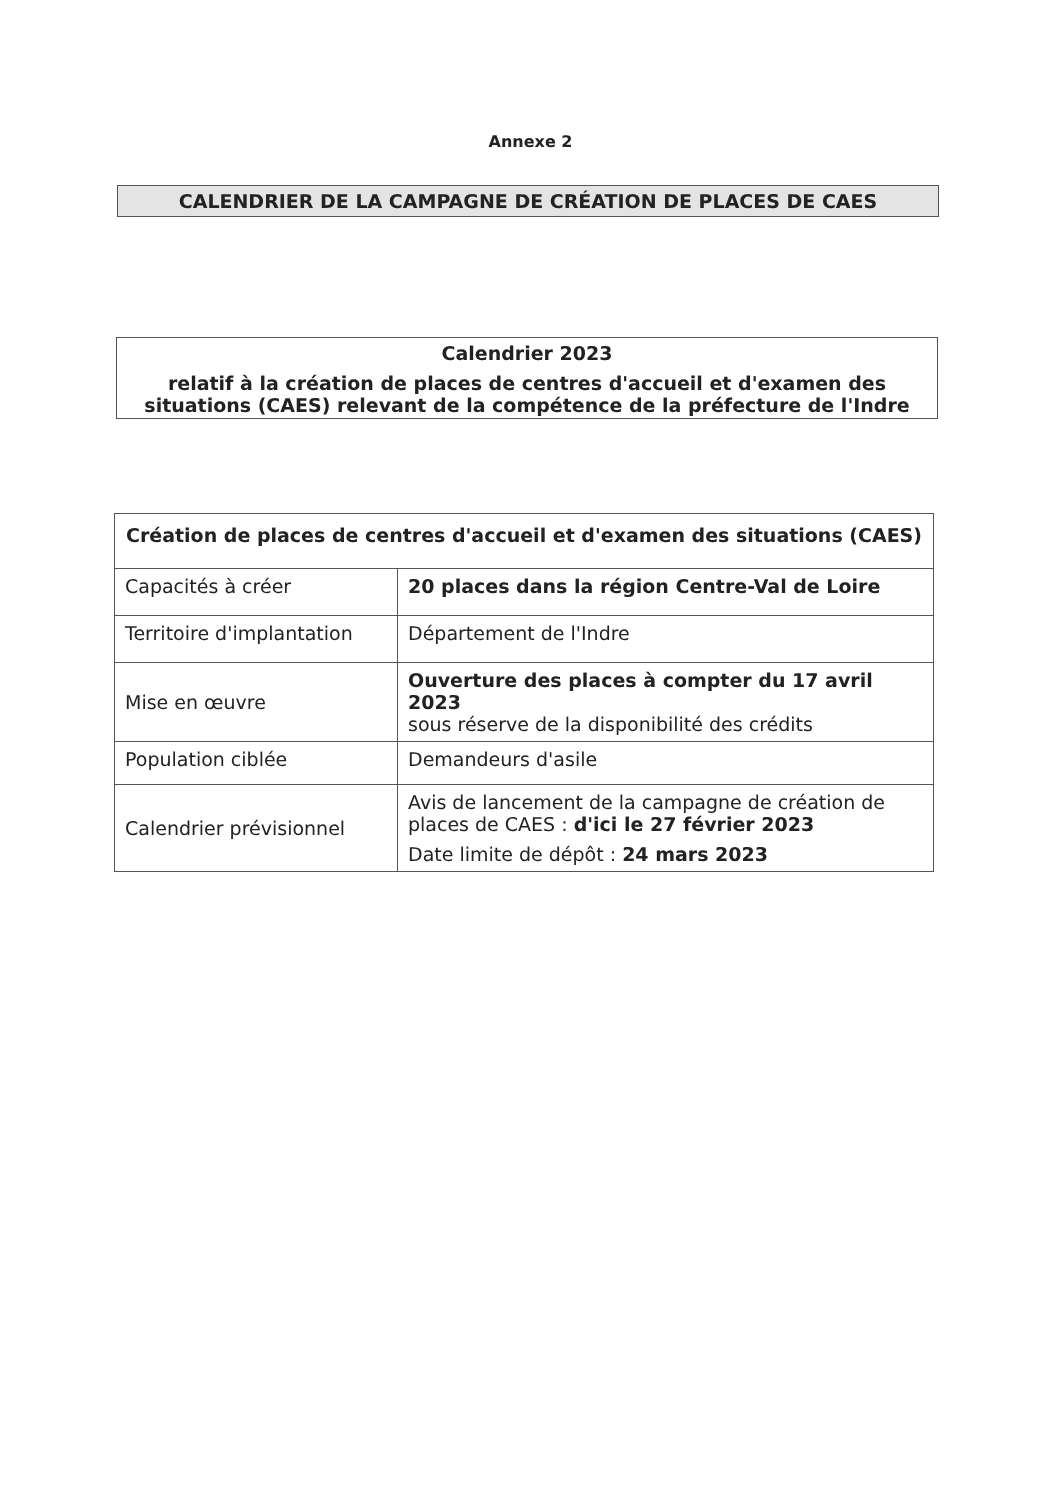Annexe 2
CALENDRIER DE LA CAMPAGNE DE CRÉATION DE PLACES DE CAES
Calendrier 2023
relatif à la création de places de centres d'accueil et d'examen des situations (CAES) relevant de la compétence de la préfecture de l'Indre
| Création de places de centres d'accueil et d'examen des situations (CAES) | |
| --- | --- |
| Capacités à créer | 20 places dans la région Centre-Val de Loire |
| Territoire d'implantation | Département de l'Indre |
| Mise en œuvre | Ouverture des places à compter du 17 avril 2023 sous réserve de la disponibilité des crédits |
| Population ciblée | Demandeurs d'asile |
| Calendrier prévisionnel | Avis de lancement de la campagne de création de places de CAES : d'ici le 27 février 2023 Date limite de dépôt : 24 mars 2023 |